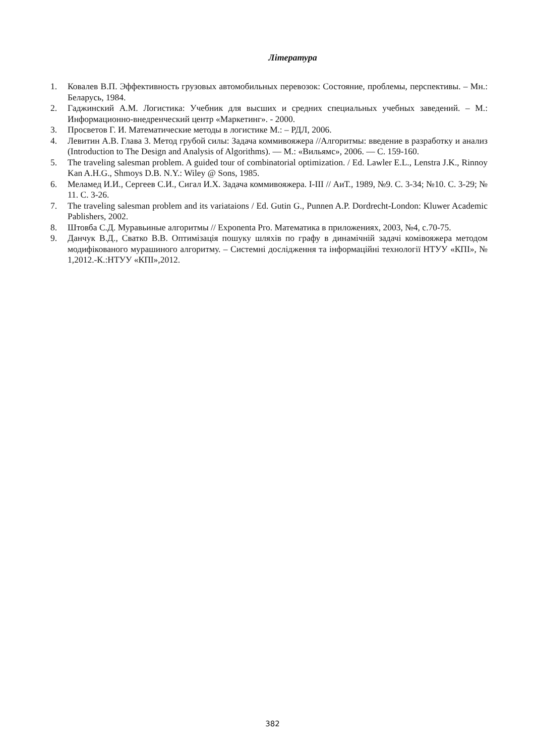Література
1. Ковалев В.П. Эффективность грузовых автомобильных перевозок: Состояние, проблемы, перспективы. – Мн.: Беларусь, 1984.
2. Гаджинский А.М. Логистика: Учебник для высших и средних специальных учебных заведений. – М.: Информационно-внедренческий центр «Маркетинг». - 2000.
3. Просветов Г. И. Математические методы в логистике М.: – РДЛ, 2006.
4. Левитин А.В. Глава 3. Метод грубой силы: Задача коммивояжера //Алгоритмы: введение в разработку и анализ (Introduction to The Design and Analysis of Algorithms). — М.: «Вильямс», 2006. — С. 159-160.
5. The traveling salesman problem. A guided tour of combinatorial optimization. / Ed. Lawler E.L., Lenstra J.K., Rinnoy Kan A.H.G., Shmoys D.B. N.Y.: Wiley @ Sons, 1985.
6. Меламед И.И., Сергеев С.И., Сигал И.Х. Задача коммивояжера. I-III // АиТ., 1989, №9. С. 3-34; №10. С. 3-29; № 11. С. 3-26.
7. The traveling salesman problem and its variataions / Ed. Gutin G., Punnen A.P. Dordrecht-London: Kluwer Academic Pablishers, 2002.
8. Штовба С.Д. Муравьиные алгоритмы // Exponenta Pro. Математика в приложениях, 2003, №4, с.70-75.
9. Данчук В.Д., Сватко В.В. Оптимізація пошуку шляхів по графу в динамічній задачі комівояжера методом модифікованого мурашиного алгоритму. – Системні дослідження та інформаційні технології НТУУ «КПІ», № 1,2012.-К.:НТУУ «КПІ»,2012.
382